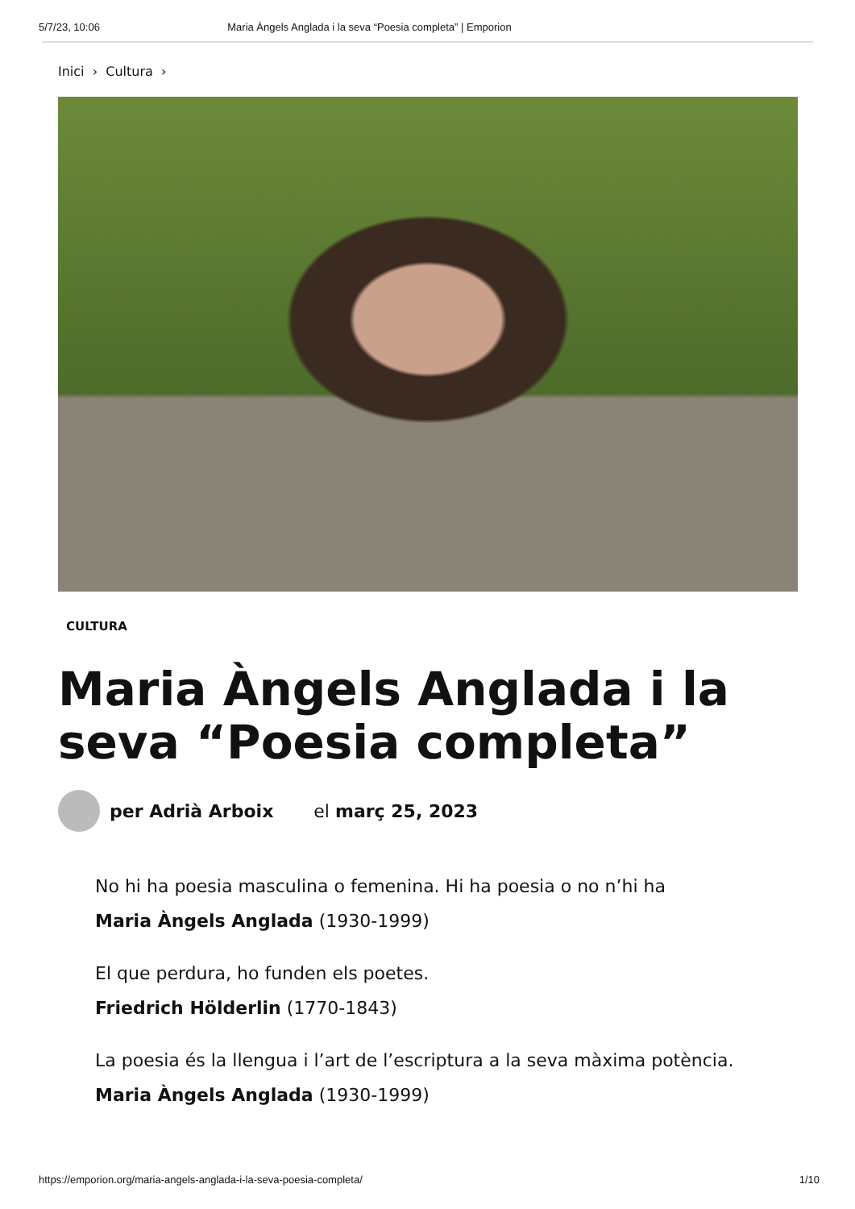5/7/23, 10:06 Maria Àngels Anglada i la seva “Poesia completa” | Emporion
Inici › Cultura ›
CULTURA
Maria Àngels Anglada i la seva “Poesia completa”
per Adrià Arboix el març 25, 2023
No hi ha poesia masculina o femenina. Hi ha poesia o no n’hi ha
Maria Àngels Anglada (1930-1999)
El que perdura, ho funden els poetes.
Friedrich Hölderlin (1770-1843)
La poesia és la llengua i l’art de l’escriptura a la seva màxima potència.
Maria Àngels Anglada (1930-1999)
https://emporion.org/maria-angels-anglada-i-la-seva-poesia-completa/ 1/10